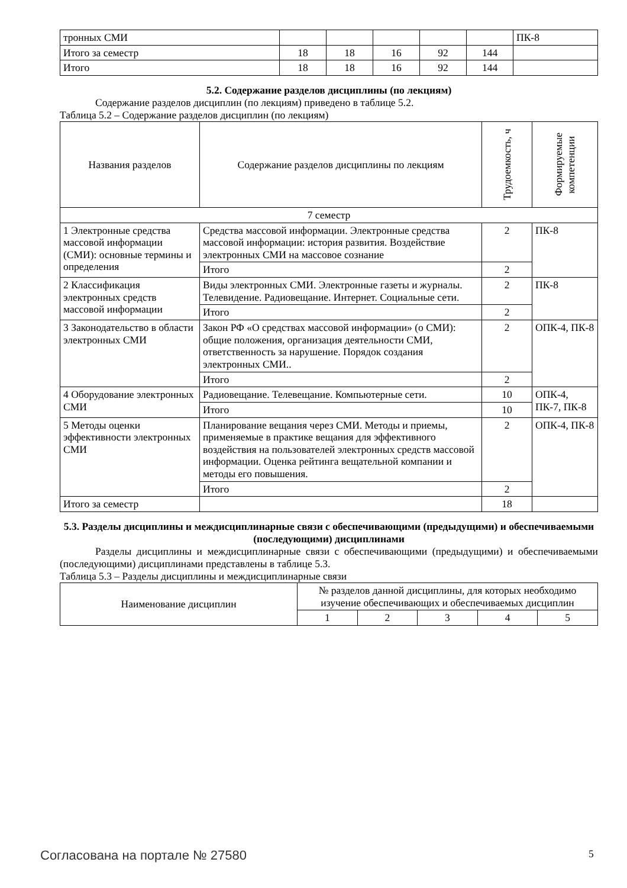| тронных СМИ | | | | | | ПК-8 |
| Итого за семестр | 18 | 18 | 16 | 92 | 144 | |
| Итого | 18 | 18 | 16 | 92 | 144 | |
5.2. Содержание разделов дисциплины (по лекциям)
Содержание разделов дисциплин (по лекциям) приведено в таблице 5.2.
Таблица 5.2 – Содержание разделов дисциплин (по лекциям)
| Названия разделов | Содержание разделов дисциплины по лекциям | Трудоемкость, ч | Формируемые компетенции |
| --- | --- | --- | --- |
| 7 семестр | | | |
| 1 Электронные средства массовой информации (СМИ): основные термины и определения | Средства массовой информации. Электронные средства массовой информации: история развития. Воздействие электронных СМИ на массовое сознание | 2 | ПК-8 |
| | Итого | 2 | |
| 2 Классификация электронных средств массовой информации | Виды электронных СМИ. Электронные газеты и журналы. Телевидение. Радиовещание. Интернет. Социальные сети. | 2 | ПК-8 |
| | Итого | 2 | |
| 3 Законодательство в области электронных СМИ | Закон РФ «О средствах массовой информации» (о СМИ): общие положения, организация деятельности СМИ, ответственность за нарушение. Порядок создания электронных СМИ.. | 2 | ОПК-4, ПК-8 |
| | Итого | 2 | |
| 4 Оборудование электронных СМИ | Радиовещание. Телевещание. Компьютерные сети. | 10 | ОПК-4, ПК-7, ПК-8 |
| | Итого | 10 | |
| 5 Методы оценки эффективности электронных СМИ | Планирование вещания через СМИ. Методы и приемы, применяемые в практике вещания для эффективного воздействия на пользователей электронных средств массовой информации. Оценка рейтинга вещательной компании и методы его повышения. | 2 | ОПК-4, ПК-8 |
| | Итого | 2 | |
| Итого за семестр | | 18 | |
5.3. Разделы дисциплины и междисциплинарные связи с обеспечивающими (предыдущими) и обеспечиваемыми (последующими) дисциплинами
Разделы дисциплины и междисциплинарные связи с обеспечивающими (предыдущими) и обеспечиваемыми (последующими) дисциплинами представлены в таблице 5.3.
Таблица 5.3 – Разделы дисциплины и междисциплинарные связи
| Наименование дисциплин | № разделов данной дисциплины, для которых необходимо изучение обеспечивающих и обеспечиваемых дисциплин | | | | |
| --- | --- | --- | --- | --- | --- |
| | 1 | 2 | 3 | 4 | 5 |
Согласована на портале № 27580 5